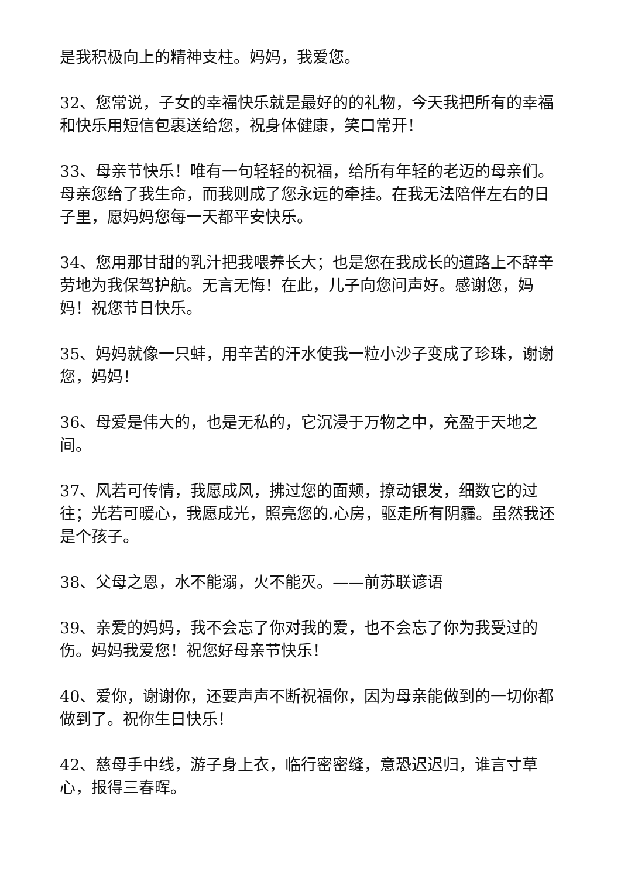是我积极向上的精神支柱。妈妈，我爱您。
32、您常说，子女的幸福快乐就是最好的的礼物，今天我把所有的幸福和快乐用短信包裹送给您，祝身体健康，笑口常开！
33、母亲节快乐！唯有一句轻轻的祝福，给所有年轻的老迈的母亲们。母亲您给了我生命，而我则成了您永远的牵挂。在我无法陪伴左右的日子里，愿妈妈您每一天都平安快乐。
34、您用那甘甜的乳汁把我喂养长大；也是您在我成长的道路上不辞辛劳地为我保驾护航。无言无悔！在此，儿子向您问声好。感谢您，妈妈！祝您节日快乐。
35、妈妈就像一只蚌，用辛苦的汗水使我一粒小沙子变成了珍珠，谢谢您，妈妈！
36、母爱是伟大的，也是无私的，它沉浸于万物之中，充盈于天地之间。
37、风若可传情，我愿成风，拂过您的面颊，撩动银发，细数它的过往；光若可暖心，我愿成光，照亮您的.心房，驱走所有阴霾。虽然我还是个孩子。
38、父母之恩，水不能溺，火不能灭。——前苏联谚语
39、亲爱的妈妈，我不会忘了你对我的爱，也不会忘了你为我受过的伤。妈妈我爱您！祝您好母亲节快乐！
40、爱你，谢谢你，还要声声不断祝福你，因为母亲能做到的一切你都做到了。祝你生日快乐！
42、慈母手中线，游子身上衣，临行密密缝，意恐迟迟归，谁言寸草心，报得三春晖。